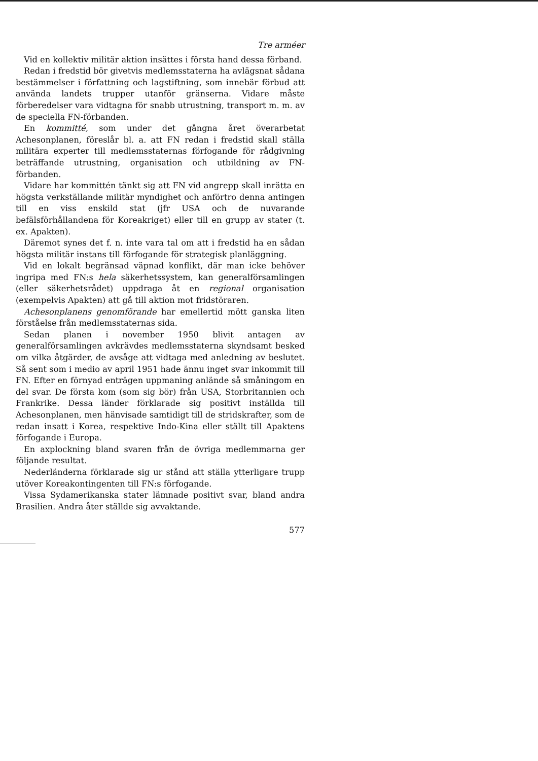Tre arméer
Vid en kollektiv militär aktion insättes i första hand dessa förband.
Redan i fredstid bör givetvis medlemsstaterna ha avlägsnat sådana bestämmelser i författning och lagstiftning, som innebär förbud att använda landets trupper utanför gränserna. Vidare måste förberedelser vara vidtagna för snabb utrustning, transport m. m. av de speciella FN-förbanden.
En kommitté, som under det gångna året överarbetat Achesonplanen, föreslår bl. a. att FN redan i fredstid skall ställa militära experter till medlemsstaternas förfogande för rådgivning beträffande utrustning, organisation och utbildning av FN-förbanden.
Vidare har kommittén tänkt sig att FN vid angrepp skall inrätta en högsta verkställande militär myndighet och anförtro denna antingen till en viss enskild stat (jfr USA och de nuvarande befälsförhållandena för Koreakriget) eller till en grupp av stater (t. ex. Apakten).
Däremot synes det f. n. inte vara tal om att i fredstid ha en sådan högsta militär instans till förfogande för strategisk planläggning.
Vid en lokalt begränsad väpnad konflikt, där man icke behöver ingripa med FN:s hela säkerhetssystem, kan generalförsamlingen (eller säkerhetsrådet) uppdraga åt en regional organisation (exempelvis Apakten) att gå till aktion mot fridstöraren.
Achesonplanens genomförande har emellertid mött ganska liten förståelse från medlemsstaternas sida.
Sedan planen i november 1950 blivit antagen av generalförsamlingen avkrävdes medlemsstaterna skyndsamt besked om vilka åtgärder, de avsåge att vidtaga med anledning av beslutet. Så sent som i medio av april 1951 hade ännu inget svar inkommit till FN. Efter en förnyad enträgen uppmaning anlände så småningom en del svar. De första kom (som sig bör) från USA, Storbritannien och Frankrike. Dessa länder förklarade sig positivt inställda till Achesonplanen, men hänvisade samtidigt till de stridskrafter, som de redan insatt i Korea, respektive Indo-Kina eller ställt till Apaktens förfogande i Europa.
En axplockning bland svaren från de övriga medlemmarna ger följande resultat.
Nederländerna förklarade sig ur stånd att ställa ytterligare trupp utöver Koreakontingenten till FN:s förfogande.
Vissa Sydamerikanska stater lämnade positivt svar, bland andra Brasilien. Andra åter ställde sig avvaktande.
577